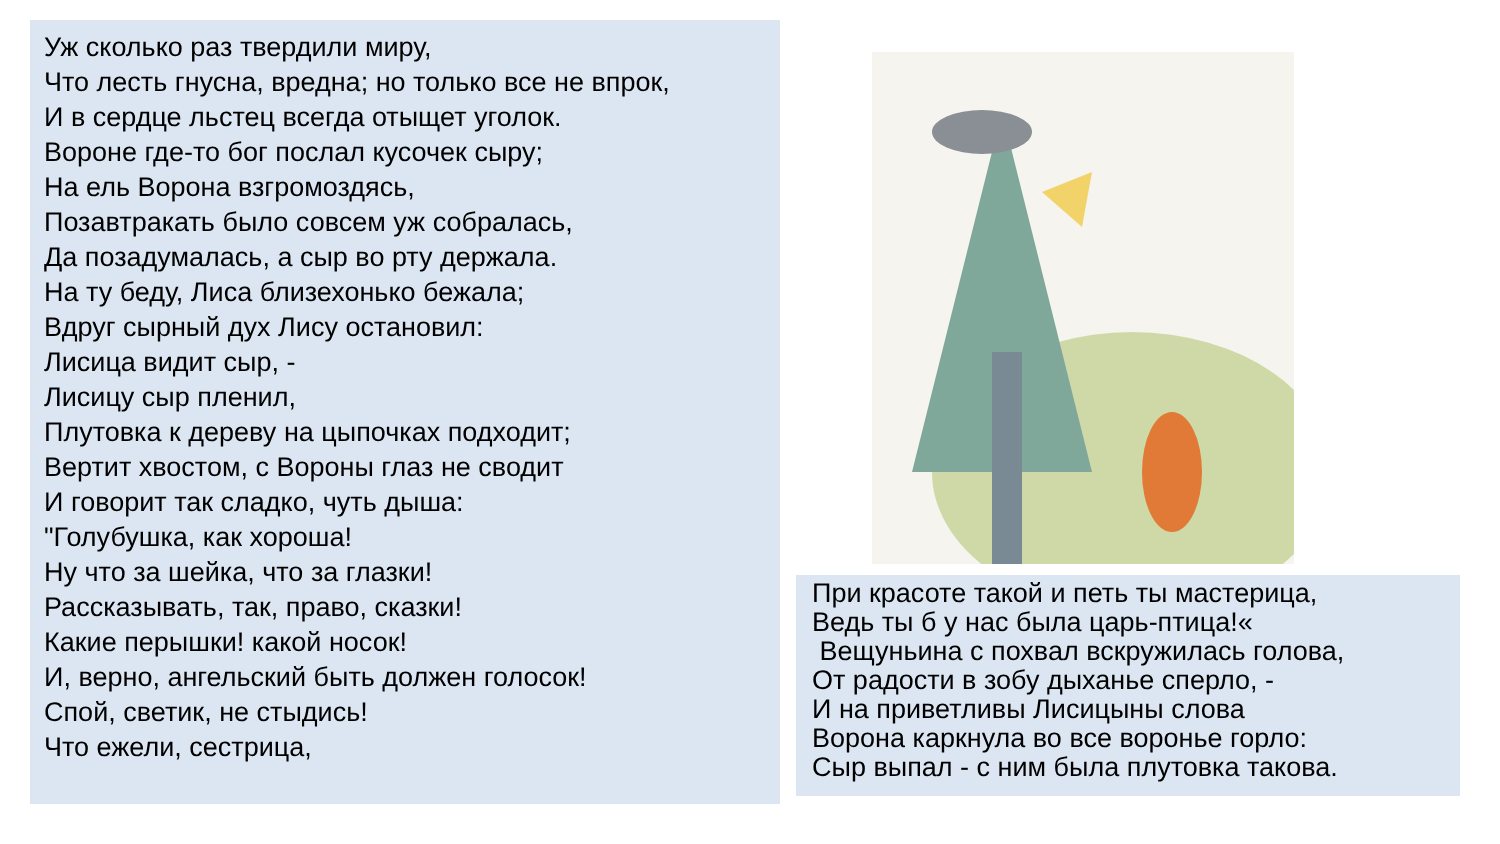Уж сколько раз твердили миру,
Что лесть гнусна, вредна; но только все не впрок,
И в сердце льстец всегда отыщет уголок.
Вороне где-то бог послал кусочек сыру;
На ель Ворона взгромоздясь,
Позавтракать было совсем уж собралась,
Да позадумалась, а сыр во рту держала.
На ту беду, Лиса близехонько бежала;
Вдруг сырный дух Лису остановил:
Лисица видит сыр, -
Лисицу сыр пленил,
Плутовка к дереву на цыпочках подходит;
Вертит хвостом, с Вороны глаз не сводит
И говорит так сладко, чуть дыша:
"Голубушка, как хороша!
Ну что за шейка, что за глазки!
Рассказывать, так, право, сказки!
Какие перышки! какой носок!
И, верно, ангельский быть должен голосок!
Спой, светик, не стыдись!
Что ежели, сестрица,
При красоте такой и петь ты мастерица,
Ведь ты б у нас была царь-птица!«
Вещуньина с похвал вскружилась голова,
От радости в зобу дыханье сперло, -
И на приветливы Лисицыны слова
Ворона каркнула во все воронье горло:
Сыр выпал - с ним была плутовка такова.